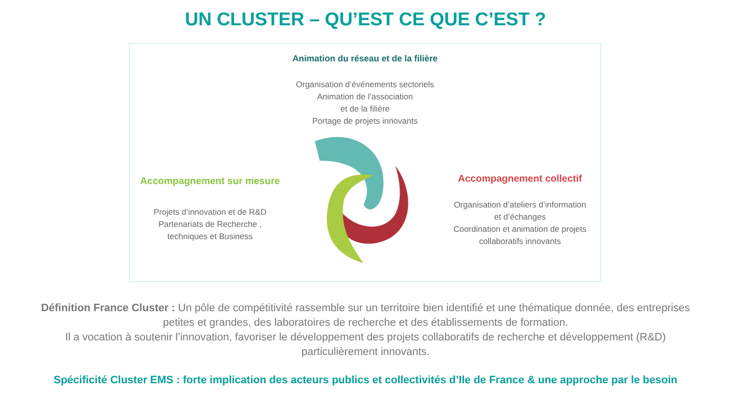UN CLUSTER – QU’EST CE QUE C’EST ?
Animation du réseau et de la filière
Organisation d’événements sectoriels
Animation de l’association
et de la filière
Portage de projets innovants
Accompagnement sur mesure
Projets d’innovation et de R&D
Partenariats de Recherche ,
techniques et Business
Accompagnement collectif
Organisation d’ateliers d’information
et d’échanges
Coordination et animation de projets
collaboratifs innovants
Définition France Cluster : Un pôle de compétitivité rassemble sur un territoire bien identifié et une thématique donnée, des entreprises petites et grandes, des laboratoires de recherche et des établissements de formation.
Il a vocation à soutenir l’innovation, favoriser le développement des projets collaboratifs de recherche et développement (R&D) particulièrement innovants.
Spécificité Cluster EMS : forte implication des acteurs publics et collectivités d’Ile de France & une approche par le besoin